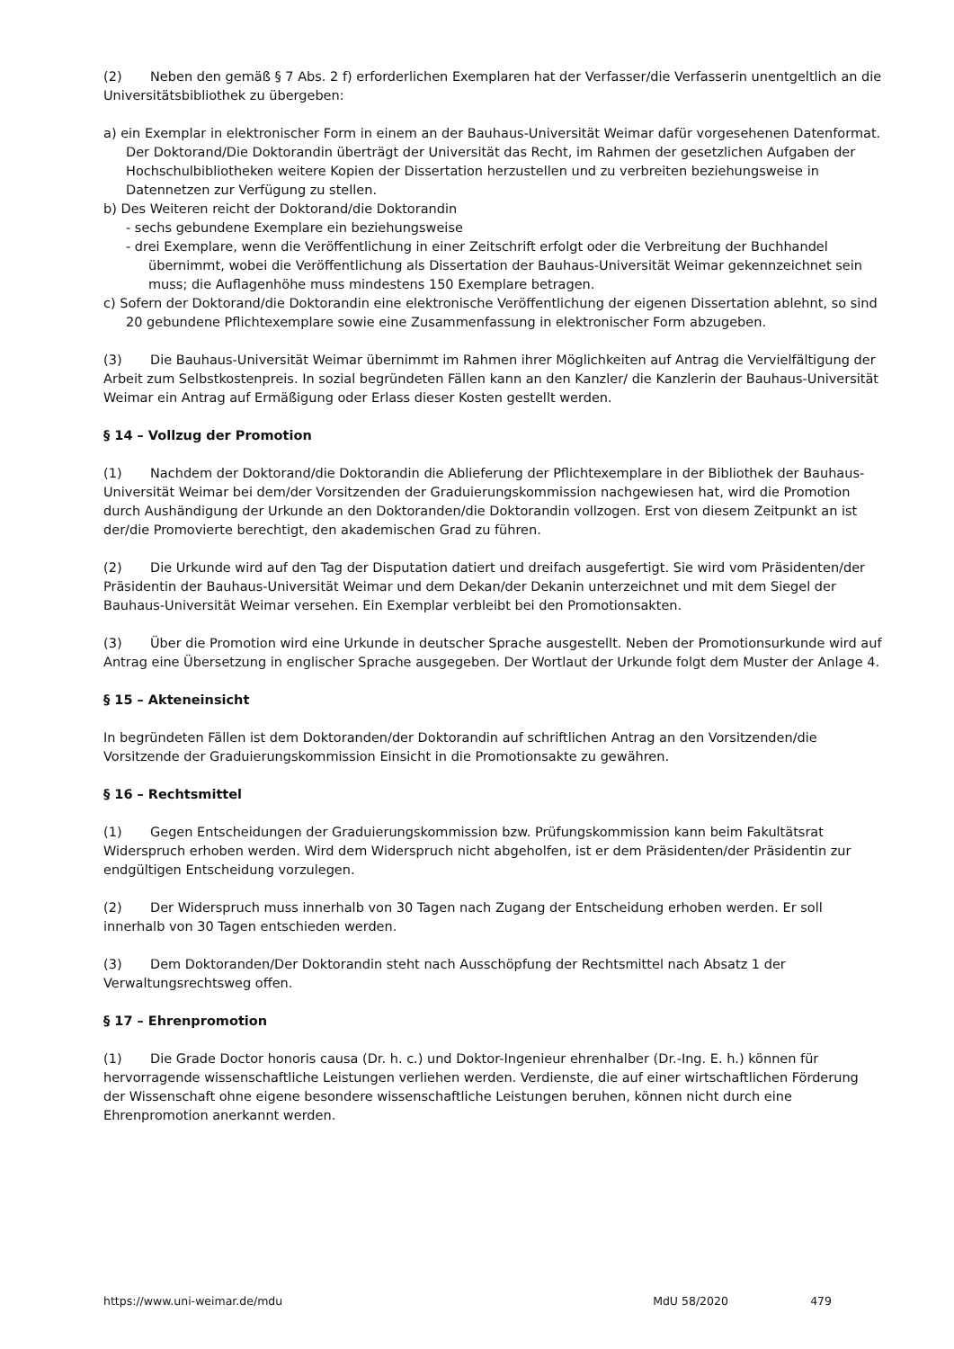(2) Neben den gemäß § 7 Abs. 2 f) erforderlichen Exemplaren hat der Verfasser/die Verfasserin unentgeltlich an die Universitätsbibliothek zu übergeben:
a) ein Exemplar in elektronischer Form in einem an der Bauhaus-Universität Weimar dafür vorgesehenen Datenformat. Der Doktorand/Die Doktorandin überträgt der Universität das Recht, im Rahmen der gesetzlichen Aufgaben der Hochschulbibliotheken weitere Kopien der Dissertation herzustellen und zu verbreiten beziehungsweise in Datennetzen zur Verfügung zu stellen.
b) Des Weiteren reicht der Doktorand/die Doktorandin
- sechs gebundene Exemplare ein beziehungsweise
- drei Exemplare, wenn die Veröffentlichung in einer Zeitschrift erfolgt oder die Verbreitung der Buchhandel übernimmt, wobei die Veröffentlichung als Dissertation der Bauhaus-Universität Weimar gekennzeichnet sein muss; die Auflagenhöhe muss mindestens 150 Exemplare betragen.
c) Sofern der Doktorand/die Doktorandin eine elektronische Veröffentlichung der eigenen Dissertation ablehnt, so sind 20 gebundene Pflichtexemplare sowie eine Zusammenfassung in elektronischer Form abzugeben.
(3) Die Bauhaus-Universität Weimar übernimmt im Rahmen ihrer Möglichkeiten auf Antrag die Vervielfältigung der Arbeit zum Selbstkostenpreis. In sozial begründeten Fällen kann an den Kanzler/ die Kanzlerin der Bauhaus-Universität Weimar ein Antrag auf Ermäßigung oder Erlass dieser Kosten gestellt werden.
§ 14 – Vollzug der Promotion
(1) Nachdem der Doktorand/die Doktorandin die Ablieferung der Pflichtexemplare in der Bibliothek der Bauhaus-Universität Weimar bei dem/der Vorsitzenden der Graduierungskommission nachgewiesen hat, wird die Promotion durch Aushändigung der Urkunde an den Doktoranden/die Doktorandin vollzogen. Erst von diesem Zeitpunkt an ist der/die Promovierte berechtigt, den akademischen Grad zu führen.
(2) Die Urkunde wird auf den Tag der Disputation datiert und dreifach ausgefertigt. Sie wird vom Präsidenten/der Präsidentin der Bauhaus-Universität Weimar und dem Dekan/der Dekanin unterzeichnet und mit dem Siegel der Bauhaus-Universität Weimar versehen. Ein Exemplar verbleibt bei den Promotionsakten.
(3) Über die Promotion wird eine Urkunde in deutscher Sprache ausgestellt. Neben der Promotionsurkunde wird auf Antrag eine Übersetzung in englischer Sprache ausgegeben. Der Wortlaut der Urkunde folgt dem Muster der Anlage 4.
§ 15 – Akteneinsicht
In begründeten Fällen ist dem Doktoranden/der Doktorandin auf schriftlichen Antrag an den Vorsitzenden/die Vorsitzende der Graduierungskommission Einsicht in die Promotionsakte zu gewähren.
§ 16 – Rechtsmittel
(1) Gegen Entscheidungen der Graduierungskommission bzw. Prüfungskommission kann beim Fakultätsrat Widerspruch erhoben werden. Wird dem Widerspruch nicht abgeholfen, ist er dem Präsidenten/der Präsidentin zur endgültigen Entscheidung vorzulegen.
(2) Der Widerspruch muss innerhalb von 30 Tagen nach Zugang der Entscheidung erhoben werden. Er soll innerhalb von 30 Tagen entschieden werden.
(3) Dem Doktoranden/Der Doktorandin steht nach Ausschöpfung der Rechtsmittel nach Absatz 1 der Verwaltungsrechtsweg offen.
§ 17 – Ehrenpromotion
(1) Die Grade Doctor honoris causa (Dr. h. c.) und Doktor-Ingenieur ehrenhalber (Dr.-Ing. E. h.) können für hervorragende wissenschaftliche Leistungen verliehen werden. Verdienste, die auf einer wirtschaftlichen Förderung der Wissenschaft ohne eigene besondere wissenschaftliche Leistungen beruhen, können nicht durch eine Ehrenpromotion anerkannt werden.
https://www.uni-weimar.de/mdu MdU 58/2020 479